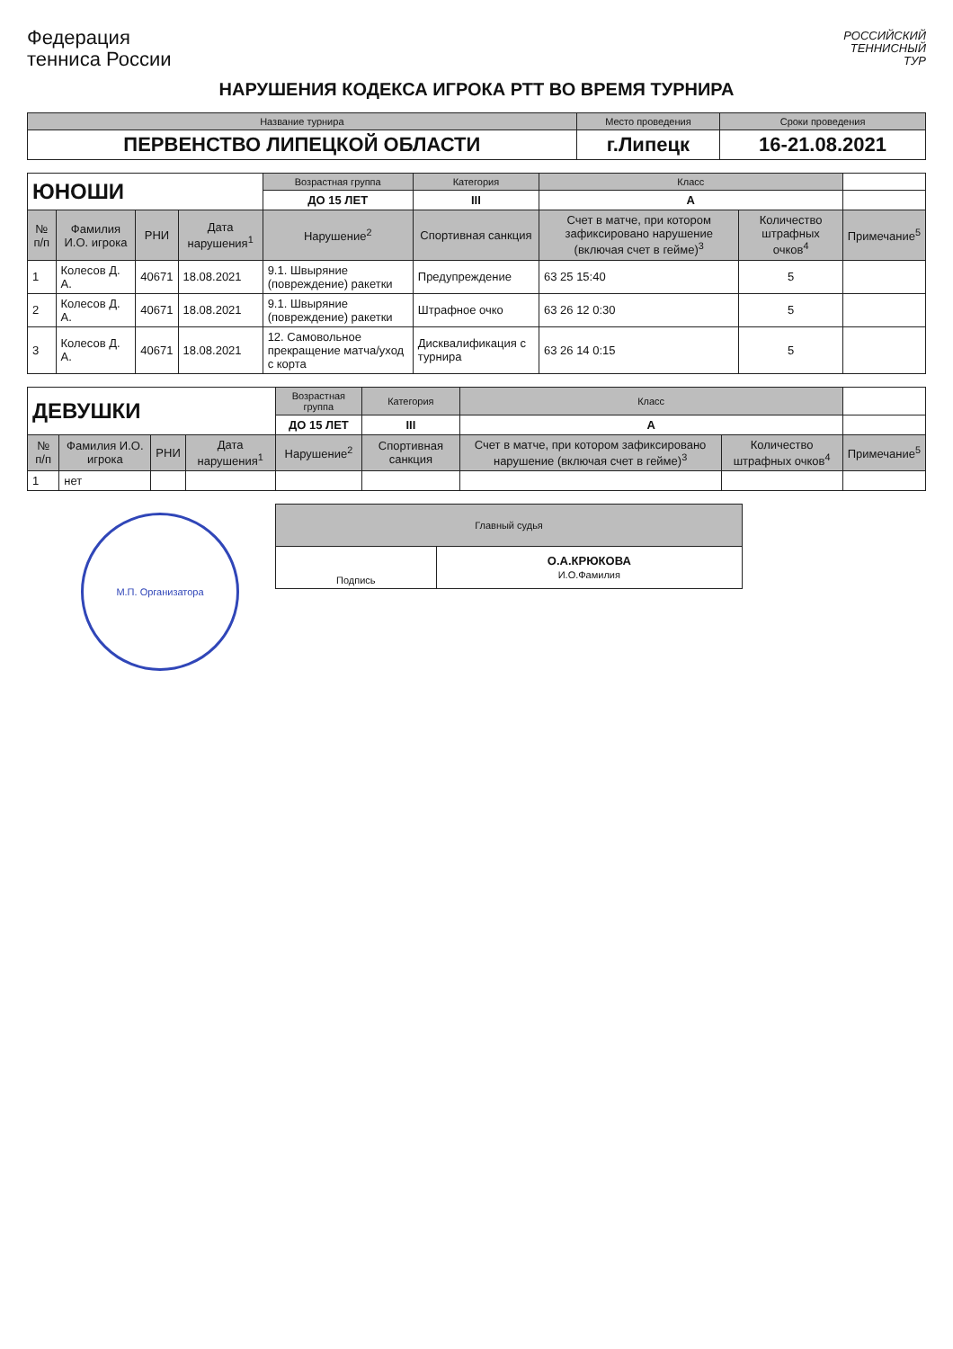Федерация
тенниса России
РОССИЙСКИЙ
ТЕННИСНЫЙ
ТУР
НАРУШЕНИЯ КОДЕКСА ИГРОКА РТТ ВО ВРЕМЯ ТУРНИРА
| Название турнира | Место проведения | Сроки проведения |
| ПЕРВЕНСТВО ЛИПЕЦКОЙ ОБЛАСТИ | г.Липецк | 16-21.08.2021 |
| ЮНОШИ | | | | Возрастная группа | Категория | Класс | | |
| | | | | ДО 15 ЛЕТ | III | A | | |
| № п/п | Фамилия И.О. игрока | РНИ | Дата нарушения<sup>1</sup> | Нарушение<sup>2</sup> | Спортивная санкция | Счет в матче, при котором зафиксировано нарушение (включая счет в гейме)<sup>3</sup> | Количество штрафных очков<sup>4</sup> | Примечание<sup>5</sup> |
| 1 | Колесов Д. А. | 40671 | 18.08.2021 | 9.1. Швыряние (повреждение) ракетки | Предупреждение | 63 25 15:40 | 5 | |
| 2 | Колесов Д. А. | 40671 | 18.08.2021 | 9.1. Швыряние (повреждение) ракетки | Штрафное очко | 63 26 12 0:30 | 5 | |
| 3 | Колесов Д. А. | 40671 | 18.08.2021 | 12. Самовольное прекращение матча/уход с корта | Дисквалификация с турнира | 63 26 14 0:15 | 5 | |
| ДЕВУШКИ | | | | Возрастная группа | Категория | Класс | | |
| | | | | ДО 15 ЛЕТ | III | A | | |
| № п/п | Фамилия И.О. игрока | РНИ | Дата нарушения<sup>1</sup> | Нарушение<sup>2</sup> | Спортивная санкция | Счет в матче, при котором зафиксировано нарушение (включая счет в гейме)<sup>3</sup> | Количество штрафных очков<sup>4</sup> | Примечание<sup>5</sup> |
| 1 | нет | | | | | | | |
М.П. Организатора
| Главный судья | |
| Подпись | О.А.КРЮКОВА И.О.Фамилия |